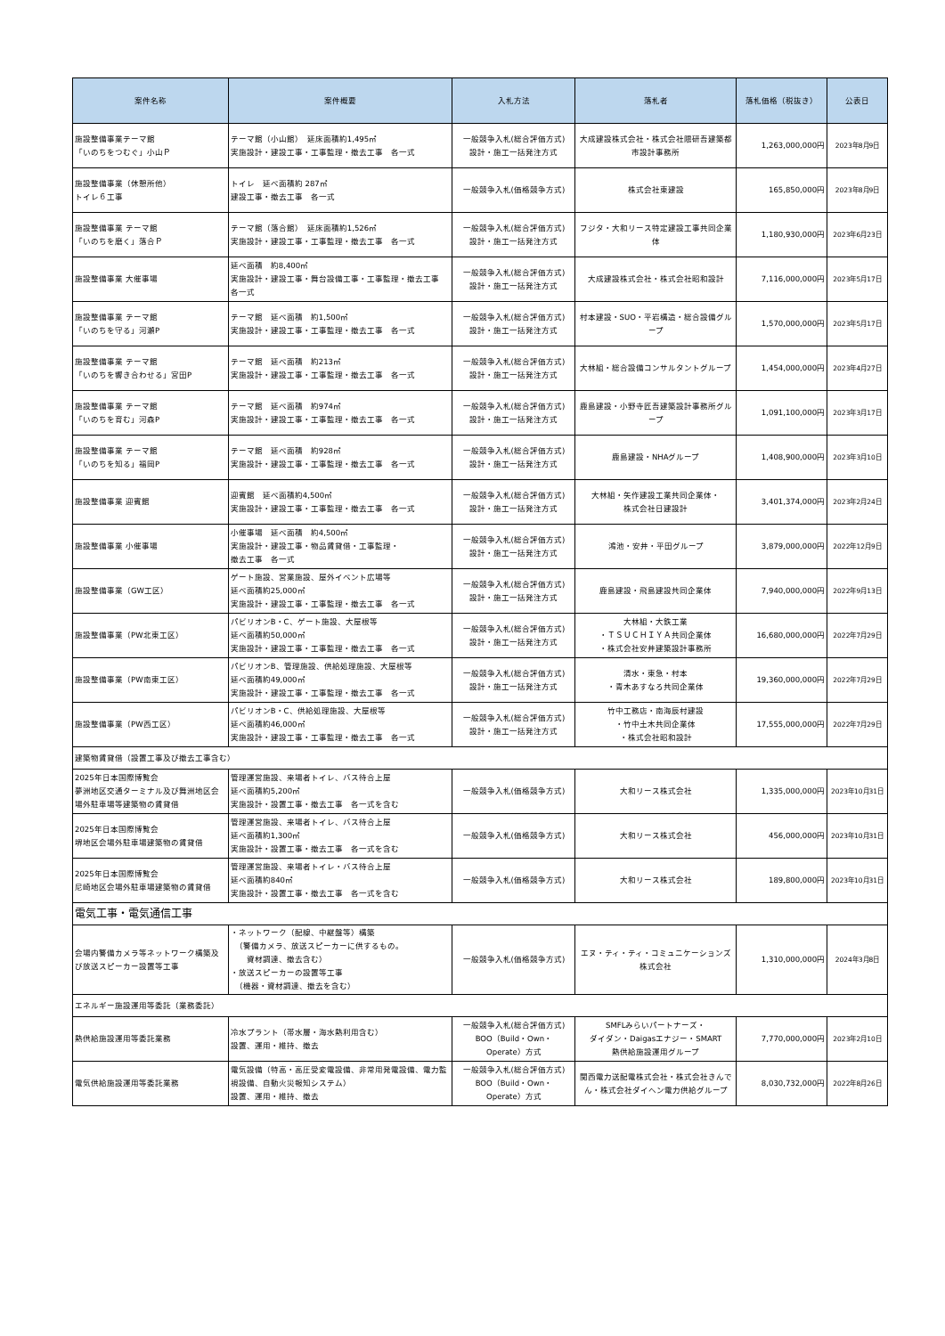| 案件名称 | 案件概要 | 入札方法 | 落札者 | 落札価格（税抜き） | 公表日 |
| --- | --- | --- | --- | --- | --- |
| 施設整備事業テーマ館 「いのちをつむぐ」小山Ｐ | テーマ館（小山館） 延床面積約1,495㎡ 実施設計・建設工事・工事監理・撤去工事 各一式 | 一般競争入札(総合評価方式) 設計・施工一括発注方式 | 大成建設株式会社・株式会社隈研吾建築都市設計事務所 | 1,263,000,000円 | 2023年8月9日 |
| 施設整備事業（休憩所他） トイレ６工事 | トイレ 延べ面積約 287㎡ 建設工事・撤去工事 各一式 | 一般競争入札(価格競争方式) | 株式会社東建設 | 165,850,000円 | 2023年8月9日 |
| 施設整備事業 テーマ館 「いのちを磨く」落合Ｐ | テーマ館（落合館） 延床面積約1,526㎡ 実施設計・建設工事・工事監理・撤去工事 各一式 | 一般競争入札(総合評価方式) 設計・施工一括発注方式 | フジタ・大和リース特定建設工事共同企業体 | 1,180,930,000円 | 2023年6月23日 |
| 施設整備事業 大催事場 | 延べ面積 約8,400㎡ 実施設計・建設工事・舞台設備工事・工事監理・撤去工事 各一式 | 一般競争入札(総合評価方式) 設計・施工一括発注方式 | 大成建設株式会社・株式会社昭和設計 | 7,116,000,000円 | 2023年5月17日 |
| 施設整備事業 テーマ館 「いのちを守る」河瀬P | テーマ館 延べ面積 約1,500㎡ 実施設計・建設工事・工事監理・撤去工事 各一式 | 一般競争入札(総合評価方式) 設計・施工一括発注方式 | 村本建設・SUO・平岩構造・総合設備グループ | 1,570,000,000円 | 2023年5月17日 |
| 施設整備事業 テーマ館 「いのちを響き合わせる」宮田P | テーマ館 延べ面積 約213㎡ 実施設計・建設工事・工事監理・撤去工事 各一式 | 一般競争入札(総合評価方式) 設計・施工一括発注方式 | 大林組・総合設備コンサルタントグループ | 1,454,000,000円 | 2023年4月27日 |
| 施設整備事業 テーマ館 「いのちを育む」河森P | テーマ館 延べ面積 約974㎡ 実施設計・建設工事・工事監理・撤去工事 各一式 | 一般競争入札(総合評価方式) 設計・施工一括発注方式 | 鹿島建設・小野寺匠吾建築設計事務所グループ | 1,091,100,000円 | 2023年3月17日 |
| 施設整備事業 テーマ館 「いのちを知る」福岡P | テーマ館 延べ面積 約928㎡ 実施設計・建設工事・工事監理・撤去工事 各一式 | 一般競争入札(総合評価方式) 設計・施工一括発注方式 | 鹿島建設・NHAグループ | 1,408,900,000円 | 2023年3月10日 |
| 施設整備事業 迎賓館 | 迎賓館 延べ面積約4,500㎡ 実施設計・建設工事・工事監理・撤去工事 各一式 | 一般競争入札(総合評価方式) 設計・施工一括発注方式 | 大林組・矢作建設工業共同企業体・ 株式会社日建設計 | 3,401,374,000円 | 2023年2月24日 |
| 施設整備事業 小催事場 | 小催事場 延べ面積 約4,500㎡ 実施設計・建設工事・物品賃貸借・工事監理・ 撤去工事 各一式 | 一般競争入札(総合評価方式) 設計・施工一括発注方式 | 鴻池・安井・平田グループ | 3,879,000,000円 | 2022年12月9日 |
| 施設整備事業（GW工区） | ゲート施設、営業施設、屋外イベント広場等 延べ面積約25,000㎡ 実施設計・建設工事・工事監理・撤去工事 各一式 | 一般競争入札(総合評価方式) 設計・施工一括発注方式 | 鹿島建設・飛島建設共同企業体 | 7,940,000,000円 | 2022年9月13日 |
| 施設整備事業（PW北東工区） | パビリオンB・C、ゲート施設、大屋根等 延べ面積約50,000㎡ 実施設計・建設工事・工事監理・撤去工事 各一式 | 一般競争入札(総合評価方式) 設計・施工一括発注方式 | 大林組・大鉄工業 ・ＴＳＵＣＨＩＹＡ共同企業体 ・株式会社安井建築設計事務所 | 16,680,000,000円 | 2022年7月29日 |
| 施設整備事業（PW南東工区） | パビリオンB、管理施設、供給処理施設、大屋根等 延べ面積約49,000㎡ 実施設計・建設工事・工事監理・撤去工事 各一式 | 一般競争入札(総合評価方式) 設計・施工一括発注方式 | 清水・東急・村本 ・青木あすなろ共同企業体 | 19,360,000,000円 | 2022年7月29日 |
| 施設整備事業（PW西工区） | パビリオンB・C、供給処理施設、大屋根等 延べ面積約46,000㎡ 実施設計・建設工事・工事監理・撤去工事 各一式 | 一般競争入札(総合評価方式) 設計・施工一括発注方式 | 竹中工務店・南海辰村建設 ・竹中土木共同企業体 ・株式会社昭和設計 | 17,555,000,000円 | 2022年7月29日 |
| 建築物賃貸借（設置工事及び撤去工事含む） | | | | | |
| 2025年日本国際博覧会 夢洲地区交通ターミナル及び舞洲地区会場外駐車場等建築物の賃貸借 | 管理運営施設、来場者トイレ、バス待合上屋 延べ面積約5,200㎡ 実施設計・設置工事・撤去工事 各一式を含む | 一般競争入札(価格競争方式) | 大和リース株式会社 | 1,335,000,000円 | 2023年10月31日 |
| 2025年日本国際博覧会 堺地区会場外駐車場建築物の賃貸借 | 管理運営施設、来場者トイレ、バス待合上屋 延べ面積約1,300㎡ 実施設計・設置工事・撤去工事 各一式を含む | 一般競争入札(価格競争方式) | 大和リース株式会社 | 456,000,000円 | 2023年10月31日 |
| 2025年日本国際博覧会 尼崎地区会場外駐車場建築物の賃貸借 | 管理運営施設、来場者トイレ・バス待合上屋 延べ面積約840㎡ 実施設計・設置工事・撤去工事 各一式を含む | 一般競争入札(価格競争方式) | 大和リース株式会社 | 189,800,000円 | 2023年10月31日 |
| 電気工事・電気通信工事 | | | | | |
| 会場内警備カメラ等ネットワーク構築及び放送スピーカー設置等工事 | ・ネットワーク（配線、中継盤等）構築 （警備カメラ、放送スピーカーに供するもの。 資材調達、撤去含む） ・放送スピーカーの設置等工事 （機器・資材調達、撤去を含む） | 一般競争入札(価格競争方式) | エヌ・ティ・ティ・コミュニケーションズ株式会社 | 1,310,000,000円 | 2024年3月8日 |
| エネルギー施設運用等委託（業務委託） | | | | | |
| 熱供給施設運用等委託業務 | 冷水プラント（帯水層・海水熱利用含む） 設置、運用・維持、撤去 | 一般競争入札(総合評価方式) BOO（Build・Own・ Operate）方式 | SMFLみらいパートナーズ・ ダイダン・Daigasエナジー・SMART 熱供給施設運用グループ | 7,770,000,000円 | 2023年2月10日 |
| 電気供給施設運用等委託業務 | 電気設備（特高・高圧受変電設備、非常用発電設備、電力監視設備、自動火災報知システム） 設置、運用・維持、撤去 | 一般競争入札(総合評価方式) BOO（Build・Own・ Operate）方式 | 関西電力送配電株式会社・株式会社きんでん・株式会社ダイヘン電力供給グループ | 8,030,732,000円 | 2022年8月26日 |